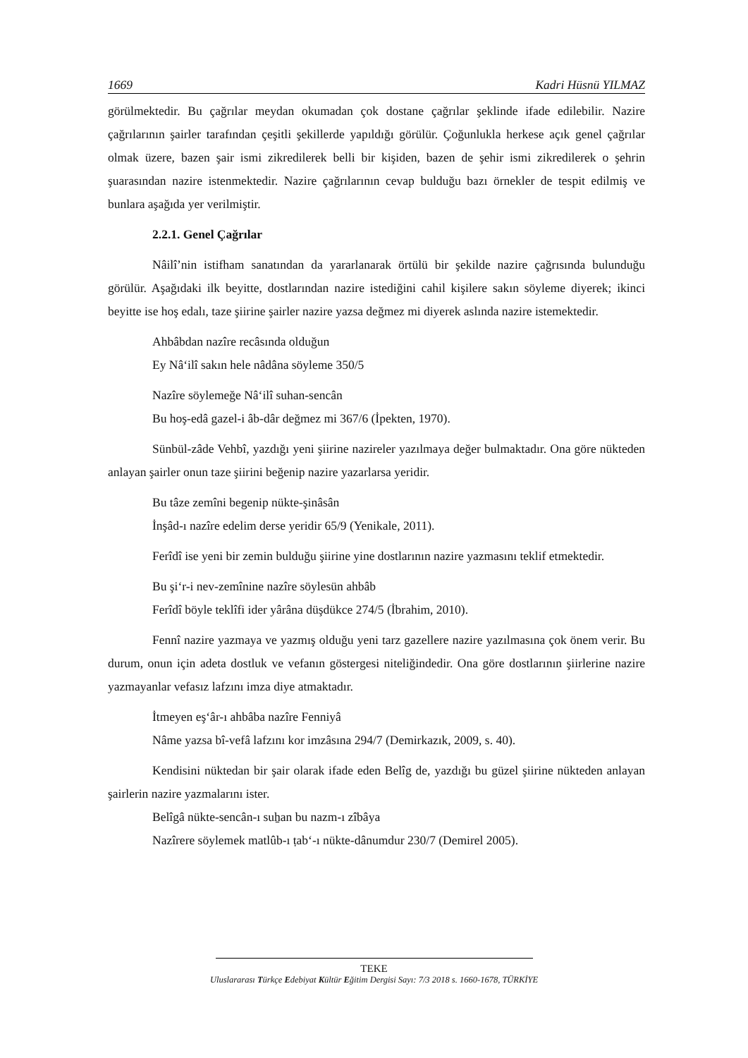1669 Kadri Hüsnü YILMAZ
görülmektedir. Bu çağrılar meydan okumadan çok dostane çağrılar şeklinde ifade edilebilir. Nazire çağrılarının şairler tarafından çeşitli şekillerde yapıldığı görülür. Çoğunlukla herkese açık genel çağrılar olmak üzere, bazen şair ismi zikredilerek belli bir kişiden, bazen de şehir ismi zikredilerek o şehrin şuarasından nazire istenmektedir. Nazire çağrılarının cevap bulduğu bazı örnekler de tespit edilmiş ve bunlara aşağıda yer verilmiştir.
2.2.1. Genel Çağrılar
Nâilî’nin istifham sanatından da yararlanarak örtülü bir şekilde nazire çağrısında bulunduğu görülür. Aşağıdaki ilk beyitte, dostlarından nazire istediğini cahil kişilere sakın söyleme diyerek; ikinci beyitte ise hoş edalı, taze şiirine şairler nazire yazsa değmez mi diyerek aslında nazire istemektedir.
Ahbâbdan nazîre recâsında olduğun
Ey Nâ‘ilî sakın hele nâdâna söyleme 350/5
Nazîre söylemeğe Nâ‘ilî suhan-sencân
Bu hoş-edâ gazel-i âb-dâr değmez mi 367/6 (İpekten, 1970).
Sünbül-zâde Vehbî, yazdığı yeni şiirine nazireler yazılmaya değer bulmaktadır. Ona göre nükteden anlayan şairler onun taze şiirini beğenip nazire yazarlarsa yeridir.
Bu tâze zemîni begenip nükte-şinâsân
İnşâd-ı nazîre edelim derse yeridir 65/9 (Yenikale, 2011).
Ferîdî ise yeni bir zemin bulduğu şiirine yine dostlarının nazire yazmasını teklif etmektedir.
Bu şi‘r-i nev-zemînine nazîre söylesün ahbâb
Ferîdî böyle teklîfi ider yârâna düşdükce 274/5 (İbrahim, 2010).
Fennî nazire yazmaya ve yazmış olduğu yeni tarz gazellere nazire yazılmasına çok önem verir. Bu durum, onun için adeta dostluk ve vefanın göstergesi niteliğindedir. Ona göre dostlarının şiirlerine nazire yazmayanlar vefasız lafzını imza diye atmaktadır.
İtmeyen eş‘âr-ı ahbâba nazîre Fenniyâ
Nâme yazsa bî-vefâ lafzını kor imzâsına 294/7 (Demirkazık, 2009, s. 40).
Kendisini nüktedan bir şair olarak ifade eden Belîg de, yazdığı bu güzel şiirine nükteden anlayan şairlerin nazire yazmalarını ister.
Belîgâ nükte-sencân-ı suẖan bu nazm-ı zîbâya
Nazîrere söylemek matlûb-ı ṭab‘-ı nükte-dânumdur 230/7 (Demirel 2005).
TEKE
Uluslararası Türkçe Edebiyat Kültür Eğitim Dergisi Sayı: 7/3 2018 s. 1660-1678, TÜRKİYE